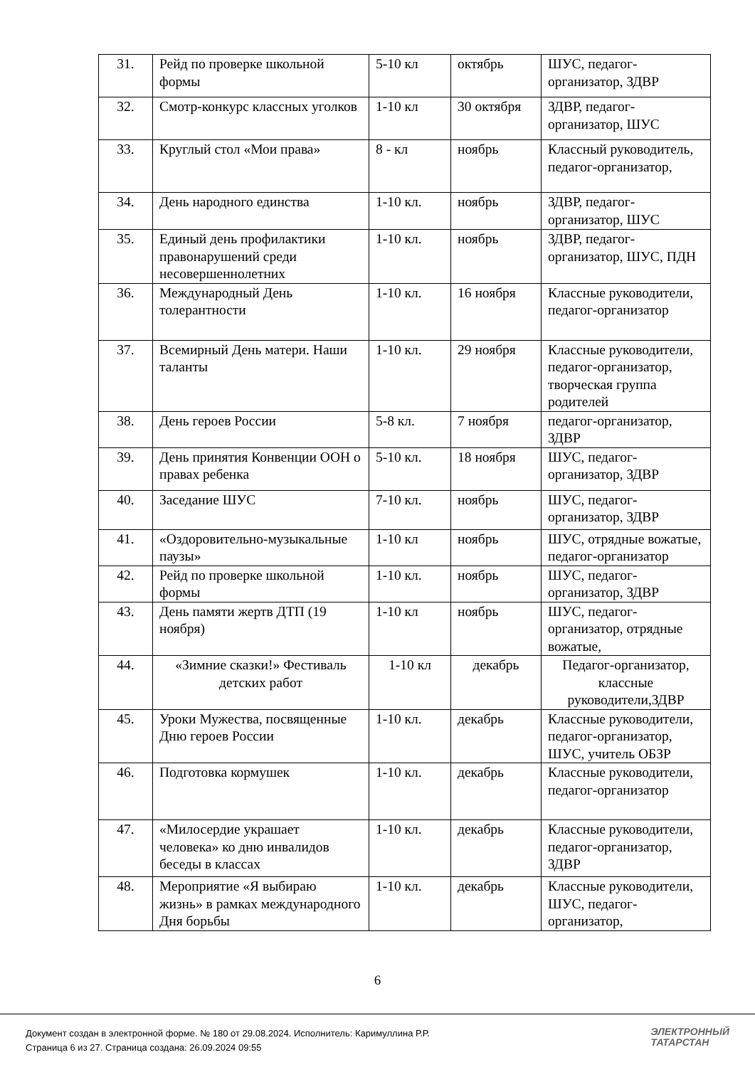| 31. | Рейд по проверке школьной формы | 5-10 кл | октябрь | ШУС, педагог-организатор, ЗДВР |
| 32. | Смотр-конкурс классных уголков | 1-10 кл | 30 октября | ЗДВР, педагог-организатор, ШУС |
| 33. | Круглый стол «Мои права» | 8 - кл | ноябрь | Классный руководитель, педагог-организатор, |
| 34. | День народного единства | 1-10 кл. | ноябрь | ЗДВР, педагог-организатор, ШУС |
| 35. | Единый день профилактики правонарушений среди несовершеннолетних | 1-10 кл. | ноябрь | ЗДВР, педагог-организатор, ШУС, ПДН |
| 36. | Международный День толерантности | 1-10 кл. | 16 ноября | Классные руководители, педагог-организатор |
| 37. | Всемирный День матери. Наши таланты | 1-10 кл. | 29 ноября | Классные руководители, педагог-организатор, творческая группа родителей |
| 38. | День героев России | 5-8 кл. | 7 ноября | педагог-организатор, ЗДВР |
| 39. | День принятия Конвенции ООН о правах ребенка | 5-10 кл. | 18 ноября | ШУС, педагог-организатор, ЗДВР |
| 40. | Заседание ШУС | 7-10 кл. | ноябрь | ШУС, педагог-организатор, ЗДВР |
| 41. | «Оздоровительно-музыкальные паузы» | 1-10 кл | ноябрь | ШУС, отрядные вожатые, педагог-организатор |
| 42. | Рейд по проверке школьной формы | 1-10 кл. | ноябрь | ШУС, педагог-организатор, ЗДВР |
| 43. | День памяти жертв ДТП (19 ноября) | 1-10 кл | ноябрь | ШУС, педагог-организатор, отрядные вожатые, |
| 44. | «Зимние сказки!» Фестиваль детских работ | 1-10 кл | декабрь | Педагог-организатор, классные руководители,ЗДВР |
| 45. | Уроки Мужества, посвященные Дню героев России | 1-10 кл. | декабрь | Классные руководители, педагог-организатор, ШУС, учитель ОБЗР |
| 46. | Подготовка кормушек | 1-10 кл. | декабрь | Классные руководители, педагог-организатор |
| 47. | «Милосердие украшает человека» ко дню инвалидов беседы в классах | 1-10 кл. | декабрь | Классные руководители, педагог-организатор, ЗДВР |
| 48. | Мероприятие «Я выбираю жизнь» в рамках международного Дня борьбы | 1-10 кл. | декабрь | Классные руководители, ШУС, педагог-организатор, |
6
Документ создан в электронной форме. № 180 от 29.08.2024. Исполнитель: Каримуллина Р.Р.
Страница 6 из 27. Страница создана: 26.09.2024 09:55
ЭЛЕКТРОННЫЙ
ТАТАРСТАН